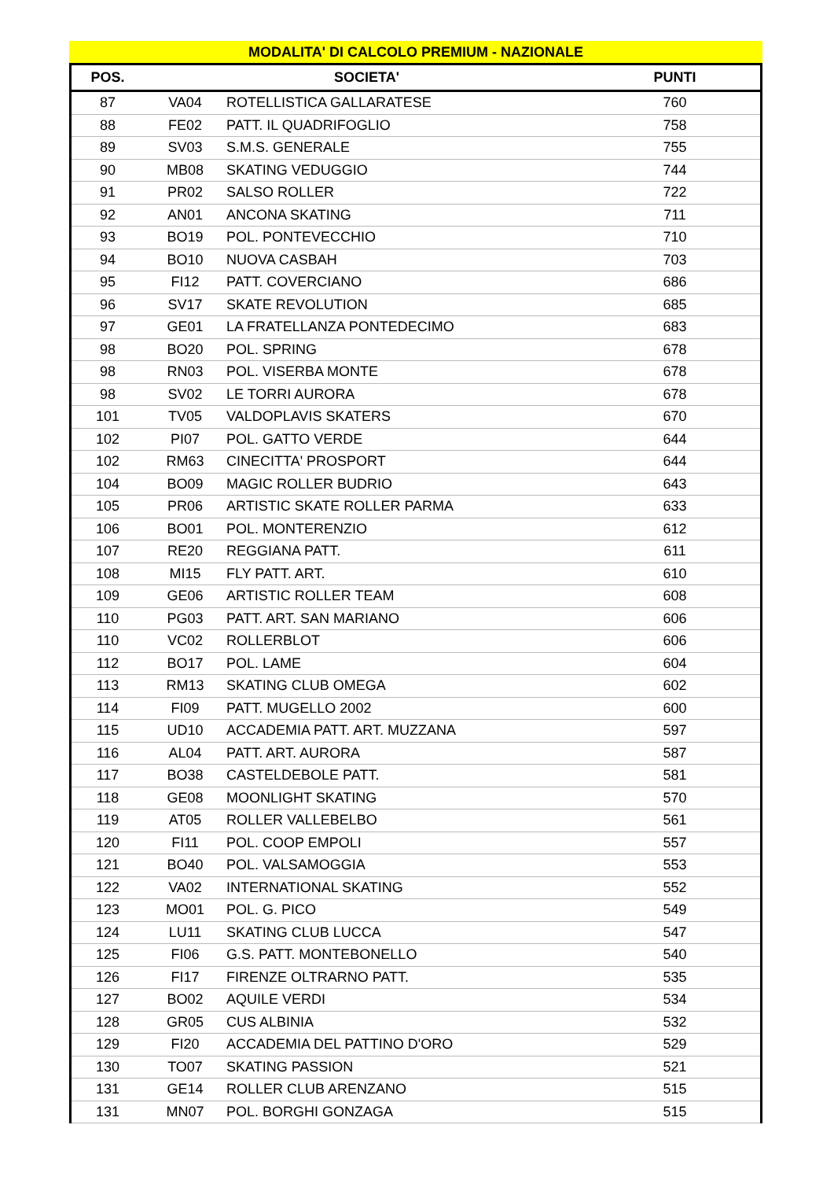MODALITA' DI CALCOLO PREMIUM - NAZIONALE
| POS. | SOCIETA' | | PUNTI |
| --- | --- | --- | --- |
| 87 | VA04 | ROTELLISTICA GALLARATESE | 760 |
| 88 | FE02 | PATT. IL QUADRIFOGLIO | 758 |
| 89 | SV03 | S.M.S. GENERALE | 755 |
| 90 | MB08 | SKATING VEDUGGIO | 744 |
| 91 | PR02 | SALSO ROLLER | 722 |
| 92 | AN01 | ANCONA SKATING | 711 |
| 93 | BO19 | POL. PONTEVECCHIO | 710 |
| 94 | BO10 | NUOVA CASBAH | 703 |
| 95 | FI12 | PATT. COVERCIANO | 686 |
| 96 | SV17 | SKATE REVOLUTION | 685 |
| 97 | GE01 | LA FRATELLANZA PONTEDECIMO | 683 |
| 98 | BO20 | POL. SPRING | 678 |
| 98 | RN03 | POL. VISERBA MONTE | 678 |
| 98 | SV02 | LE TORRI AURORA | 678 |
| 101 | TV05 | VALDOPLAVIS SKATERS | 670 |
| 102 | PI07 | POL. GATTO VERDE | 644 |
| 102 | RM63 | CINECITTA' PROSPORT | 644 |
| 104 | BO09 | MAGIC ROLLER BUDRIO | 643 |
| 105 | PR06 | ARTISTIC SKATE ROLLER PARMA | 633 |
| 106 | BO01 | POL. MONTERENZIO | 612 |
| 107 | RE20 | REGGIANA PATT. | 611 |
| 108 | MI15 | FLY PATT. ART. | 610 |
| 109 | GE06 | ARTISTIC ROLLER TEAM | 608 |
| 110 | PG03 | PATT. ART. SAN MARIANO | 606 |
| 110 | VC02 | ROLLERBLOT | 606 |
| 112 | BO17 | POL. LAME | 604 |
| 113 | RM13 | SKATING CLUB OMEGA | 602 |
| 114 | FI09 | PATT. MUGELLO 2002 | 600 |
| 115 | UD10 | ACCADEMIA PATT. ART. MUZZANA | 597 |
| 116 | AL04 | PATT. ART. AURORA | 587 |
| 117 | BO38 | CASTELDEBOLE PATT. | 581 |
| 118 | GE08 | MOONLIGHT SKATING | 570 |
| 119 | AT05 | ROLLER VALLEBELBO | 561 |
| 120 | FI11 | POL. COOP EMPOLI | 557 |
| 121 | BO40 | POL. VALSAMOGGIA | 553 |
| 122 | VA02 | INTERNATIONAL SKATING | 552 |
| 123 | MO01 | POL. G. PICO | 549 |
| 124 | LU11 | SKATING CLUB LUCCA | 547 |
| 125 | FI06 | G.S. PATT. MONTEBONELLO | 540 |
| 126 | FI17 | FIRENZE OLTRARNO PATT. | 535 |
| 127 | BO02 | AQUILE VERDI | 534 |
| 128 | GR05 | CUS ALBINIA | 532 |
| 129 | FI20 | ACCADEMIA DEL PATTINO D'ORO | 529 |
| 130 | TO07 | SKATING PASSION | 521 |
| 131 | GE14 | ROLLER CLUB ARENZANO | 515 |
| 131 | MN07 | POL. BORGHI GONZAGA | 515 |